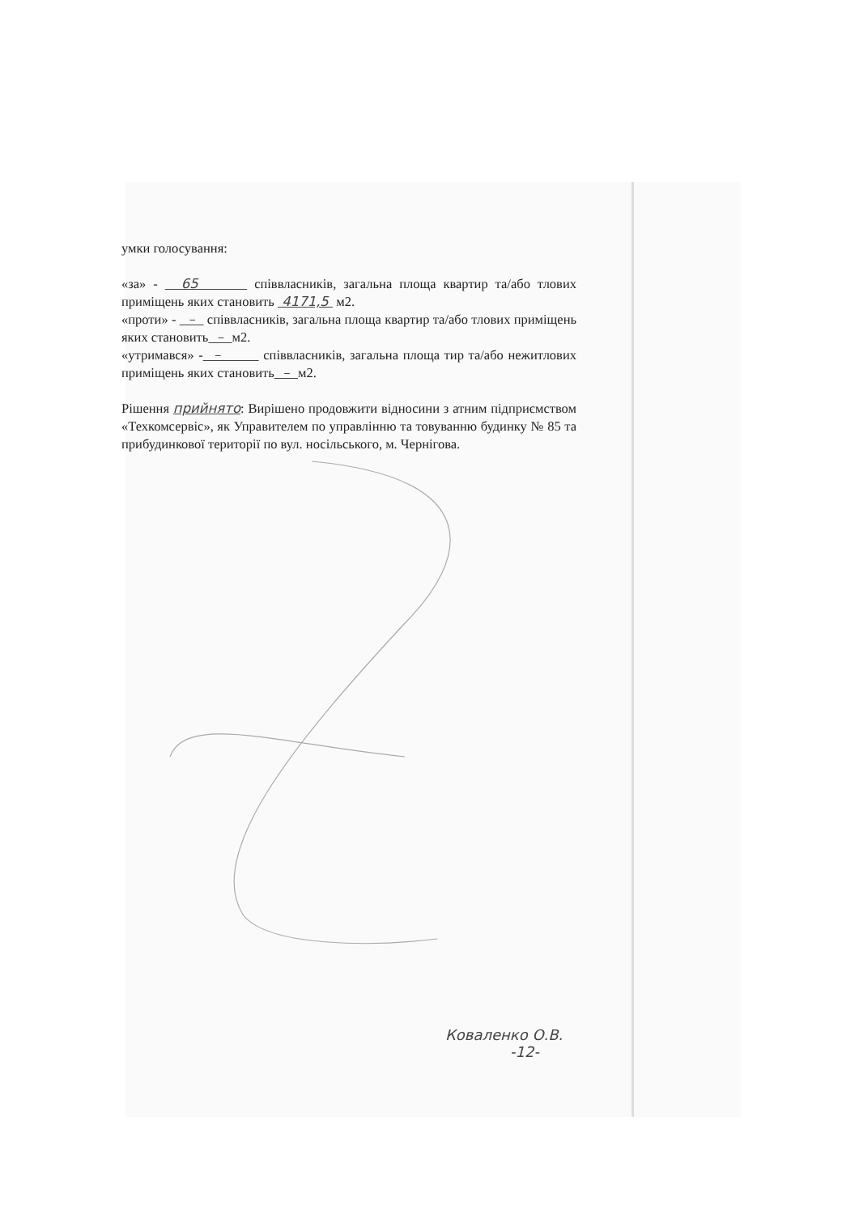умки голосування:
«за» - 65 співвласників, загальна площа квартир та/або тлових приміщень яких становить 4171,5 м2.
«проти» - – співвласників, загальна площа квартир та/або тлових приміщень яких становить – м2.
«утримався» - – співвласників, загальна площа тир та/або нежитлових приміщень яких становить – м2.
Рішення прийнято: Вирішено продовжити відносини з атним підприємством «Техкомсервіс», як Управителем по управлінню та товуванню будинку № 85 та прибудинкової території по вул. носільського, м. Чернігова.
Коваленко О.В.
-12-